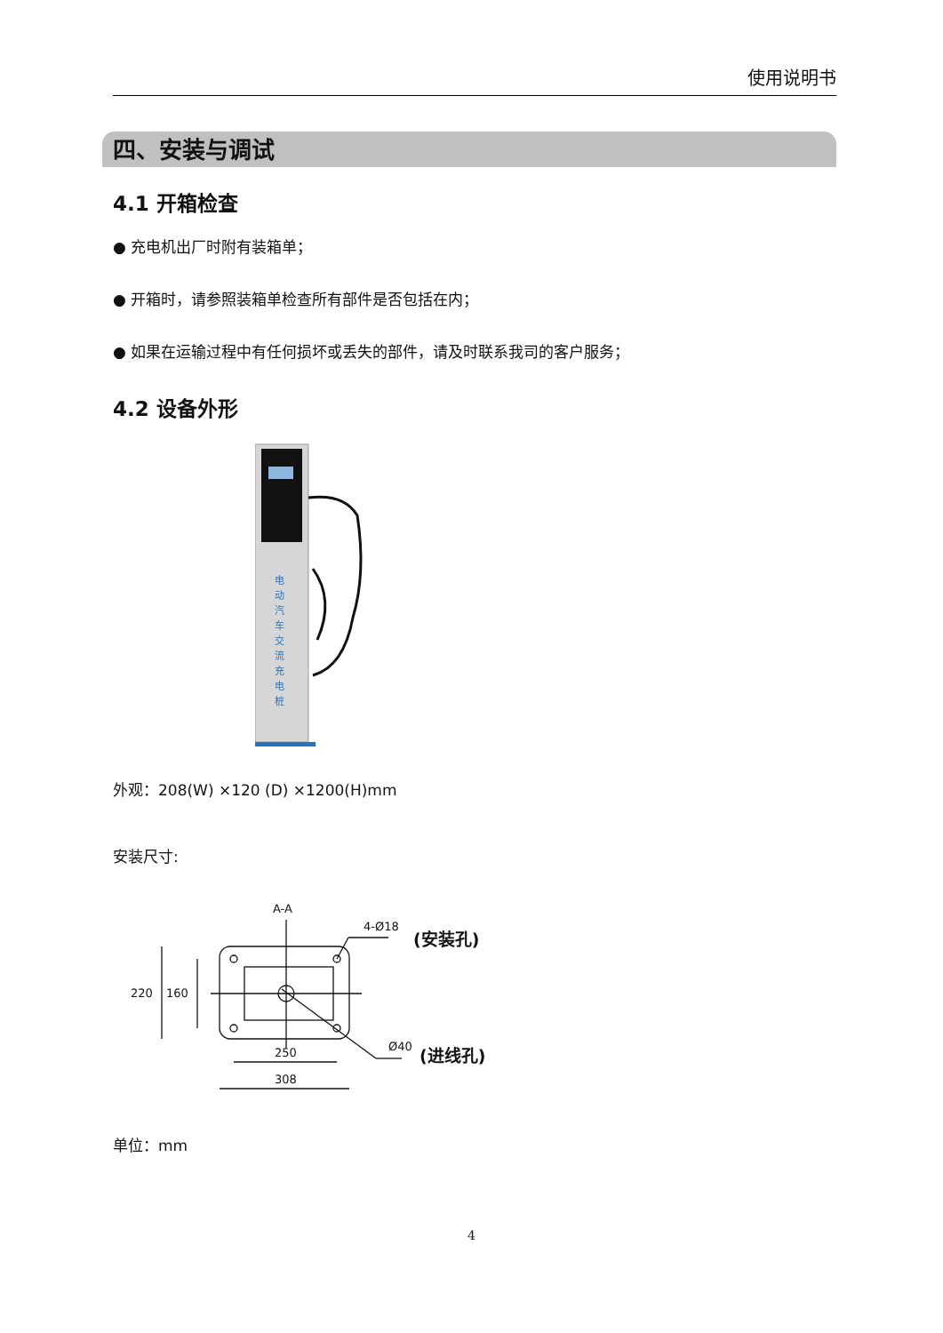使用说明书
四、安装与调试
4.1 开箱检查
● 充电机出厂时附有装箱单；
● 开箱时，请参照装箱单检查所有部件是否包括在内；
● 如果在运输过程中有任何损坏或丢失的部件，请及时联系我司的客户服务；
4.2 设备外形
电 动 汽 车 交 流 充 电 桩
外观：208(W) ×120 (D) ×1200(H)mm
安装尺寸:
A-A
4-Ø18 (安装孔)
220 160
Ø40 (进线孔)
250
308
单位：mm
4